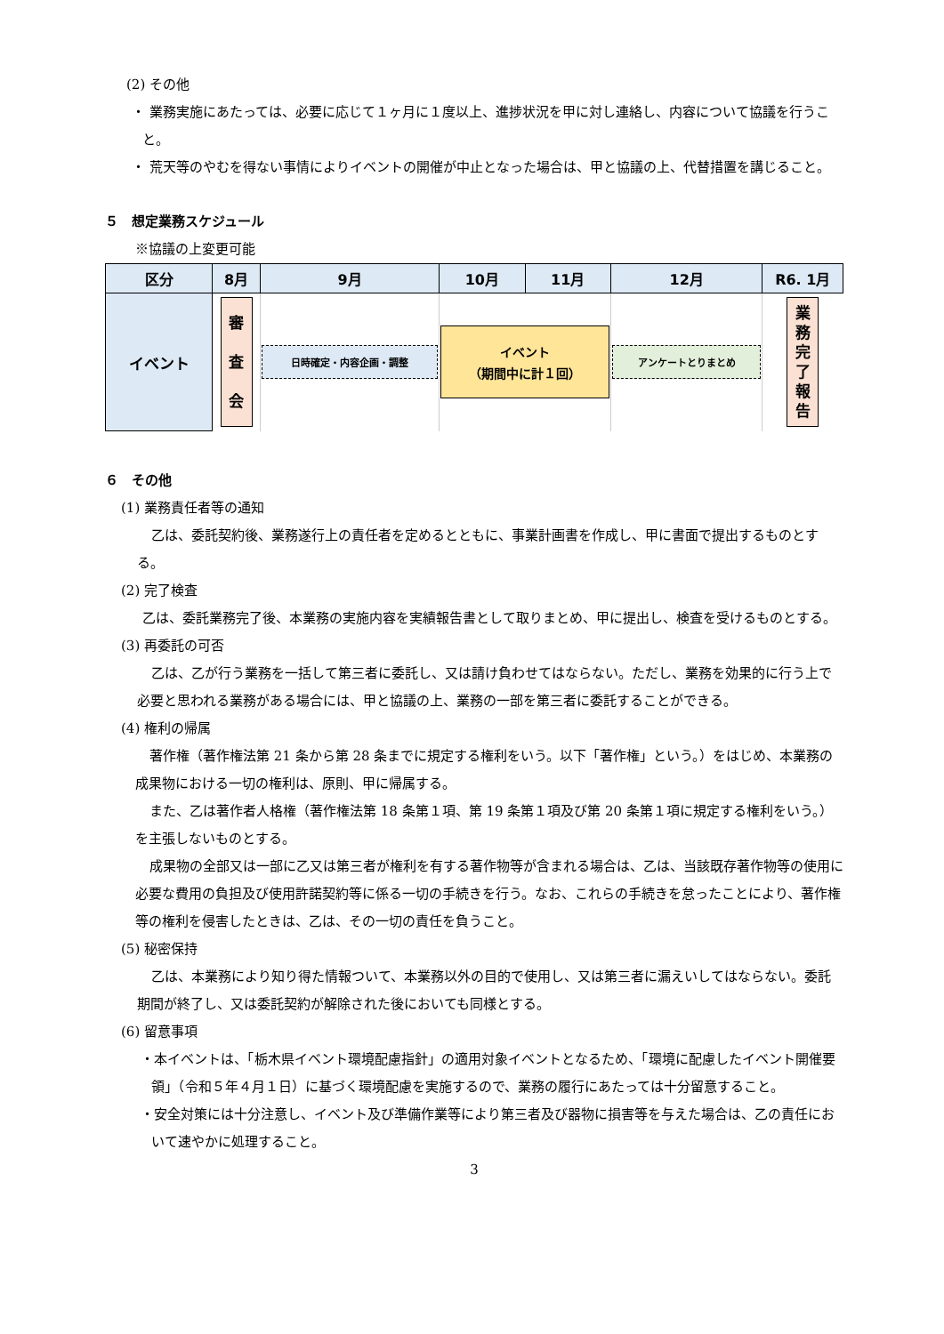(2) その他
・ 業務実施にあたっては、必要に応じて１ヶ月に１度以上、進捗状況を甲に対し連絡し、内容について協議を行うこと。
・ 荒天等のやむを得ない事情によりイベントの開催が中止となった場合は、甲と協議の上、代替措置を講じること。
５　想定業務スケジュール
※協議の上変更可能
| 区分 | 8月 | 9月 | 10月 | 11月 | 12月 | R6. 1月 |
| --- | --- | --- | --- | --- | --- | --- |
| イベント | 審 査 会 | 日時確定・内容企画・調整 | イベント （期間中に計１回） | | アンケートとりまとめ | 業 務 完 了 報 告 |
６　その他
(1) 業務責任者等の通知
乙は、委託契約後、業務遂行上の責任者を定めるとともに、事業計画書を作成し、甲に書面で提出するものとする。
(2) 完了検査
乙は、委託業務完了後、本業務の実施内容を実績報告書として取りまとめ、甲に提出し、検査を受けるものとする。
(3) 再委託の可否
乙は、乙が行う業務を一括して第三者に委託し、又は請け負わせてはならない。ただし、業務を効果的に行う上で必要と思われる業務がある場合には、甲と協議の上、業務の一部を第三者に委託することができる。
(4) 権利の帰属
著作権（著作権法第 21 条から第 28 条までに規定する権利をいう。以下「著作権」という。）をはじめ、本業務の成果物における一切の権利は、原則、甲に帰属する。
また、乙は著作者人格権（著作権法第 18 条第１項、第 19 条第１項及び第 20 条第１項に規定する権利をいう。）を主張しないものとする。
成果物の全部又は一部に乙又は第三者が権利を有する著作物等が含まれる場合は、乙は、当該既存著作物等の使用に必要な費用の負担及び使用許諾契約等に係る一切の手続きを行う。なお、これらの手続きを怠ったことにより、著作権等の権利を侵害したときは、乙は、その一切の責任を負うこと。
(5) 秘密保持
乙は、本業務により知り得た情報ついて、本業務以外の目的で使用し、又は第三者に漏えいしてはならない。委託期間が終了し、又は委託契約が解除された後においても同様とする。
(6) 留意事項
・本イベントは、「栃木県イベント環境配慮指針」の適用対象イベントとなるため、「環境に配慮したイベント開催要領」（令和５年４月１日）に基づく環境配慮を実施するので、業務の履行にあたっては十分留意すること。
・安全対策には十分注意し、イベント及び準備作業等により第三者及び器物に損害等を与えた場合は、乙の責任において速やかに処理すること。
3